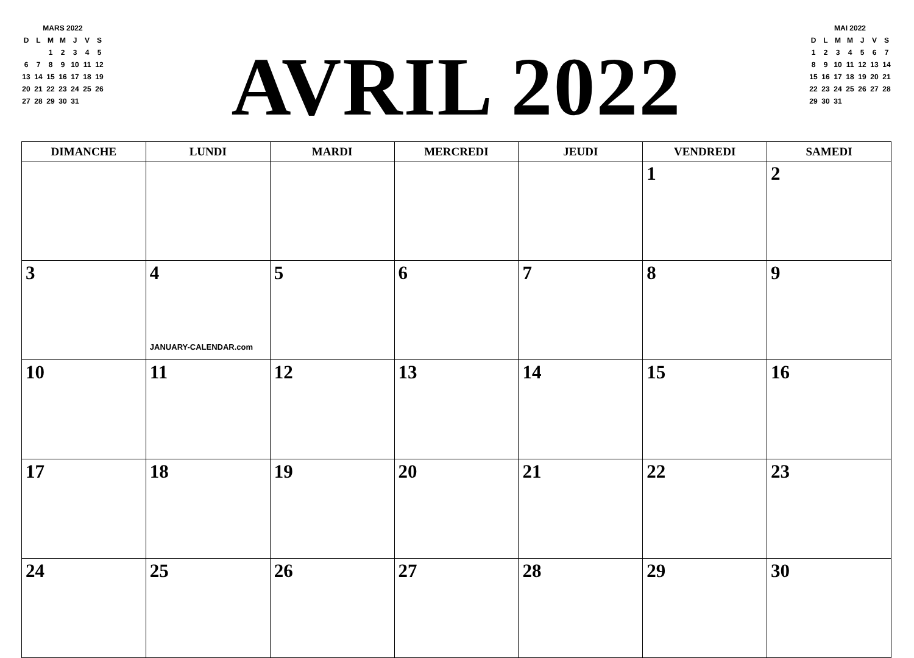| MARS 2022 | | | | | | |
| --- | --- | --- | --- | --- | --- | --- |
| D | L | M | M | J | V | S |
| | | 1 | 2 | 3 | 4 | 5 |
| 6 | 7 | 8 | 9 | 10 | 11 | 12 |
| 13 | 14 | 15 | 16 | 17 | 18 | 19 |
| 20 | 21 | 22 | 23 | 24 | 25 | 26 |
| 27 | 28 | 29 | 30 | 31 | | |
AVRIL 2022
| MAI 2022 | | | | | | |
| --- | --- | --- | --- | --- | --- | --- |
| D | L | M | M | J | V | S |
| 1 | 2 | 3 | 4 | 5 | 6 | 7 |
| 8 | 9 | 10 | 11 | 12 | 13 | 14 |
| 15 | 16 | 17 | 18 | 19 | 20 | 21 |
| 22 | 23 | 24 | 25 | 26 | 27 | 28 |
| 29 | 30 | 31 | | | | |
| DIMANCHE | LUNDI | MARDI | MERCREDI | JEUDI | VENDREDI | SAMEDI |
| --- | --- | --- | --- | --- | --- | --- |
| | | | | | 1 | 2 |
| 3 | 4 JANUARY-CALENDAR.com | 5 | 6 | 7 | 8 | 9 |
| 10 | 11 | 12 | 13 | 14 | 15 | 16 |
| 17 | 18 | 19 | 20 | 21 | 22 | 23 |
| 24 | 25 | 26 | 27 | 28 | 29 | 30 |